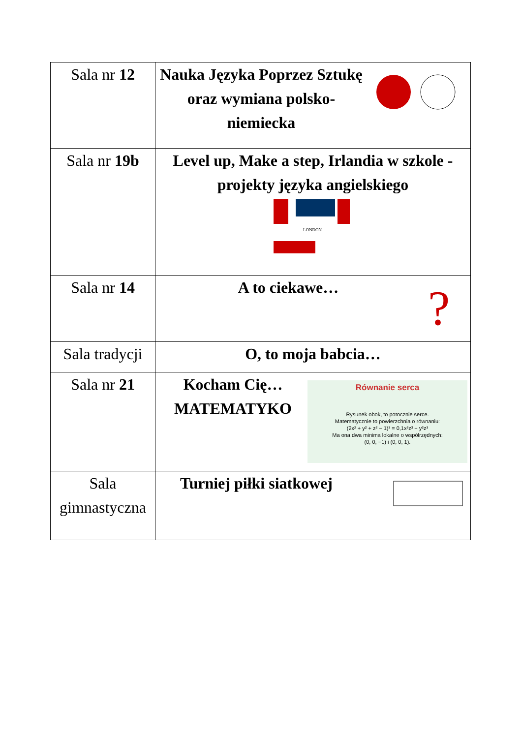| Sala nr 12 | Nauka Języka Poprzez Sztukę oraz wymiana polsko-niemiecka |
| Sala nr 19b | Level up, Make a step, Irlandia w szkole - projekty języka angielskiego LONDON |
| Sala nr 14 | A to ciekawe… ? |
| Sala tradycji | O, to moja babcia… |
| Sala nr 21 | Kocham Cię…MATEMATYKO Równanie serca Rysunek obok, to potocznie serce. Matematycznie to powierzchnia o równaniu: (2x² + y² + z² − 1)³ = 0,1x²z³ − y²z³ Ma ona dwa minima lokalne o współrzędnych: (0, 0, −1) i (0, 0, 1). |
| Sala gimnastyczna | Turniej piłki siatkowej |